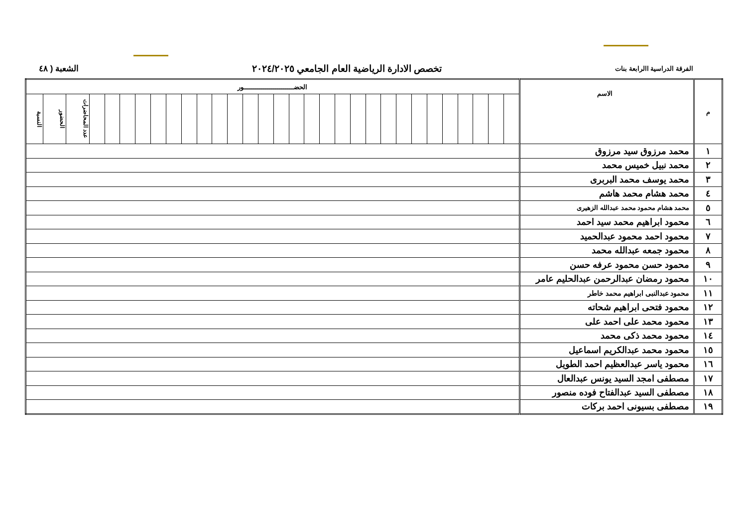الفرقة الدراسية االرابعة بنات
تخصص الادارة الرياضية العام الجامعي ٢٠٢٤/٢٠٢٥
الشعبة ( ٤٨
| م | الاسم | الحضـــــــــــــــــــــــــور | | | | | | | | | | | | | | | | | | | | | | | | | | | | | | |
| --- | --- | --- | --- | --- | --- | --- | --- | --- | --- | --- | --- | --- | --- | --- | --- | --- | --- | --- | --- | --- | --- | --- | --- | --- | --- | --- | --- | --- | --- | --- | --- | --- |
| | | | | | | | | | | | | | | | | | | | | | | | | | | | | | | عدد المحاضرات | الحضور | النسبة |
| ١ | محمد مرزوق سيد مرزوق | | | | | | | | | | | | | | | | | | | | | | | | | | | | | | | |
| ٢ | محمد نبيل خميس محمد | | | | | | | | | | | | | | | | | | | | | | | | | | | | | | | |
| ٣ | محمد يوسف محمد البربرى | | | | | | | | | | | | | | | | | | | | | | | | | | | | | | | |
| ٤ | محمد هشام محمد هاشم | | | | | | | | | | | | | | | | | | | | | | | | | | | | | | | |
| ٥ | محمد هشام محمود محمد عبدالله الزهيرى | | | | | | | | | | | | | | | | | | | | | | | | | | | | | | | |
| ٦ | محمود ابراهيم محمد سيد احمد | | | | | | | | | | | | | | | | | | | | | | | | | | | | | | | |
| ٧ | محمود احمد محمود عبدالحميد | | | | | | | | | | | | | | | | | | | | | | | | | | | | | | | |
| ٨ | محمود جمعه عبدالله محمد | | | | | | | | | | | | | | | | | | | | | | | | | | | | | | | |
| ٩ | محمود حسن محمود عرفه حسن | | | | | | | | | | | | | | | | | | | | | | | | | | | | | | | |
| ١٠ | محمود رمضان عبدالرحمن عبدالحليم عامر | | | | | | | | | | | | | | | | | | | | | | | | | | | | | | | |
| ١١ | محمود عبدالنبى ابراهيم محمد خاطر | | | | | | | | | | | | | | | | | | | | | | | | | | | | | | | |
| ١٢ | محمود فتحى ابراهيم شحاته | | | | | | | | | | | | | | | | | | | | | | | | | | | | | | | |
| ١٣ | محمود محمد على احمد على | | | | | | | | | | | | | | | | | | | | | | | | | | | | | | | |
| ١٤ | محمود محمد ذكى محمد | | | | | | | | | | | | | | | | | | | | | | | | | | | | | | | |
| ١٥ | محمود محمد عبدالكريم اسماعيل | | | | | | | | | | | | | | | | | | | | | | | | | | | | | | | |
| ١٦ | محمود ياسر عبدالعظيم احمد الطويل | | | | | | | | | | | | | | | | | | | | | | | | | | | | | | | |
| ١٧ | مصطفى امجد السيد يونس عبدالعال | | | | | | | | | | | | | | | | | | | | | | | | | | | | | | | |
| ١٨ | مصطفى السيد عبدالفتاح فوده منصور | | | | | | | | | | | | | | | | | | | | | | | | | | | | | | | |
| ١٩ | مصطفى بسيونى احمد بركات | | | | | | | | | | | | | | | | | | | | | | | | | | | | | | | |